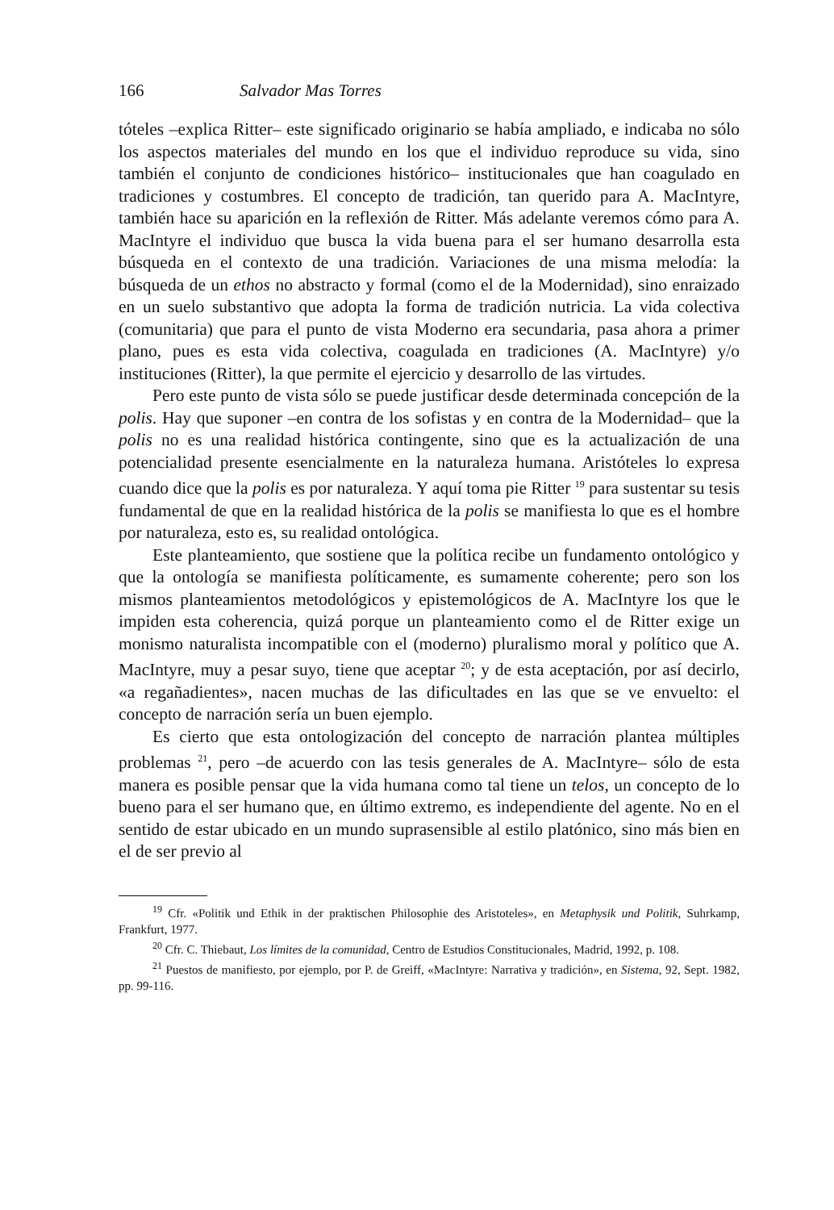166 Salvador Mas Torres
tóteles –explica Ritter– este significado originario se había ampliado, e indicaba no sólo los aspectos materiales del mundo en los que el individuo reproduce su vida, sino también el conjunto de condiciones histórico– institucionales que han coagulado en tradiciones y costumbres. El concepto de tradición, tan querido para A. MacIntyre, también hace su aparición en la reflexión de Ritter. Más adelante veremos cómo para A. MacIntyre el individuo que busca la vida buena para el ser humano desarrolla esta búsqueda en el contexto de una tradición. Variaciones de una misma melodía: la búsqueda de un ethos no abstracto y formal (como el de la Modernidad), sino enraizado en un suelo substantivo que adopta la forma de tradición nutricia. La vida colectiva (comunitaria) que para el punto de vista Moderno era secundaria, pasa ahora a primer plano, pues es esta vida colectiva, coagulada en tradiciones (A. MacIntyre) y/o instituciones (Ritter), la que permite el ejercicio y desarrollo de las virtudes.
Pero este punto de vista sólo se puede justificar desde determinada concepción de la polis. Hay que suponer –en contra de los sofistas y en contra de la Modernidad– que la polis no es una realidad histórica contingente, sino que es la actualización de una potencialidad presente esencialmente en la naturaleza humana. Aristóteles lo expresa cuando dice que la polis es por naturaleza. Y aquí toma pie Ritter <sup>19</sup> para sustentar su tesis fundamental de que en la realidad histórica de la polis se manifiesta lo que es el hombre por naturaleza, esto es, su realidad ontológica.
Este planteamiento, que sostiene que la política recibe un fundamento ontológico y que la ontología se manifiesta políticamente, es sumamente coherente; pero son los mismos planteamientos metodológicos y epistemológicos de A. MacIntyre los que le impiden esta coherencia, quizá porque un planteamiento como el de Ritter exige un monismo naturalista incompatible con el (moderno) pluralismo moral y político que A. MacIntyre, muy a pesar suyo, tiene que aceptar <sup>20</sup>; y de esta aceptación, por así decirlo, «a regañadientes», nacen muchas de las dificultades en las que se ve envuelto: el concepto de narración sería un buen ejemplo.
Es cierto que esta ontologización del concepto de narración plantea múltiples problemas <sup>21</sup>, pero –de acuerdo con las tesis generales de A. MacIntyre– sólo de esta manera es posible pensar que la vida humana como tal tiene un telos, un concepto de lo bueno para el ser humano que, en último extremo, es independiente del agente. No en el sentido de estar ubicado en un mundo suprasensible al estilo platónico, sino más bien en el de ser previo al
<sup>19</sup> Cfr. «Politik und Ethik in der praktischen Philosophie des Aristoteles», en Metaphysik und Politik, Suhrkamp, Frankfurt, 1977.
<sup>20</sup> Cfr. C. Thiebaut, Los límites de la comunidad, Centro de Estudios Constitucionales, Madrid, 1992, p. 108.
<sup>21</sup> Puestos de manifiesto, por ejemplo, por P. de Greiff, «MacIntyre: Narrativa y tradición», en Sistema, 92, Sept. 1982, pp. 99-116.